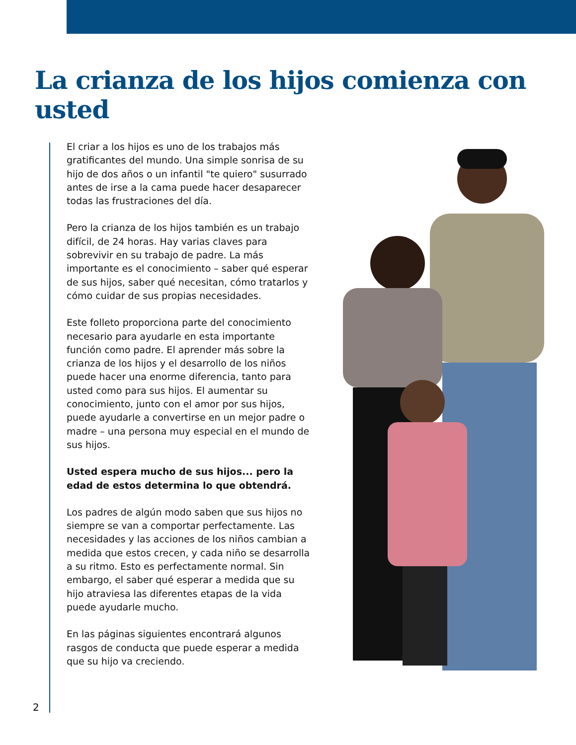La crianza de los hijos comienza con usted
El criar a los hijos es uno de los trabajos más gratificantes del mundo. Una simple sonrisa de su hijo de dos años o un infantil "te quiero" susurrado antes de irse a la cama puede hacer desaparecer todas las frustraciones del día.
Pero la crianza de los hijos también es un trabajo difícil, de 24 horas. Hay varias claves para sobrevivir en su trabajo de padre. La más importante es el conocimiento – saber qué esperar de sus hijos, saber qué necesitan, cómo tratarlos y cómo cuidar de sus propias necesidades.
Este folleto proporciona parte del conocimiento necesario para ayudarle en esta importante función como padre. El aprender más sobre la crianza de los hijos y el desarrollo de los niños puede hacer una enorme diferencia, tanto para usted como para sus hijos. El aumentar su conocimiento, junto con el amor por sus hijos, puede ayudarle a convertirse en un mejor padre o madre – una persona muy especial en el mundo de sus hijos.
Usted espera mucho de sus hijos... pero la edad de estos determina lo que obtendrá.
Los padres de algún modo saben que sus hijos no siempre se van a comportar perfectamente. Las necesidades y las acciones de los niños cambian a medida que estos crecen, y cada niño se desarrolla a su ritmo. Esto es perfectamente normal. Sin embargo, el saber qué esperar a medida que su hijo atraviesa las diferentes etapas de la vida puede ayudarle mucho.
En las páginas siguientes encontrará algunos rasgos de conducta que puede esperar a medida que su hijo va creciendo.
2